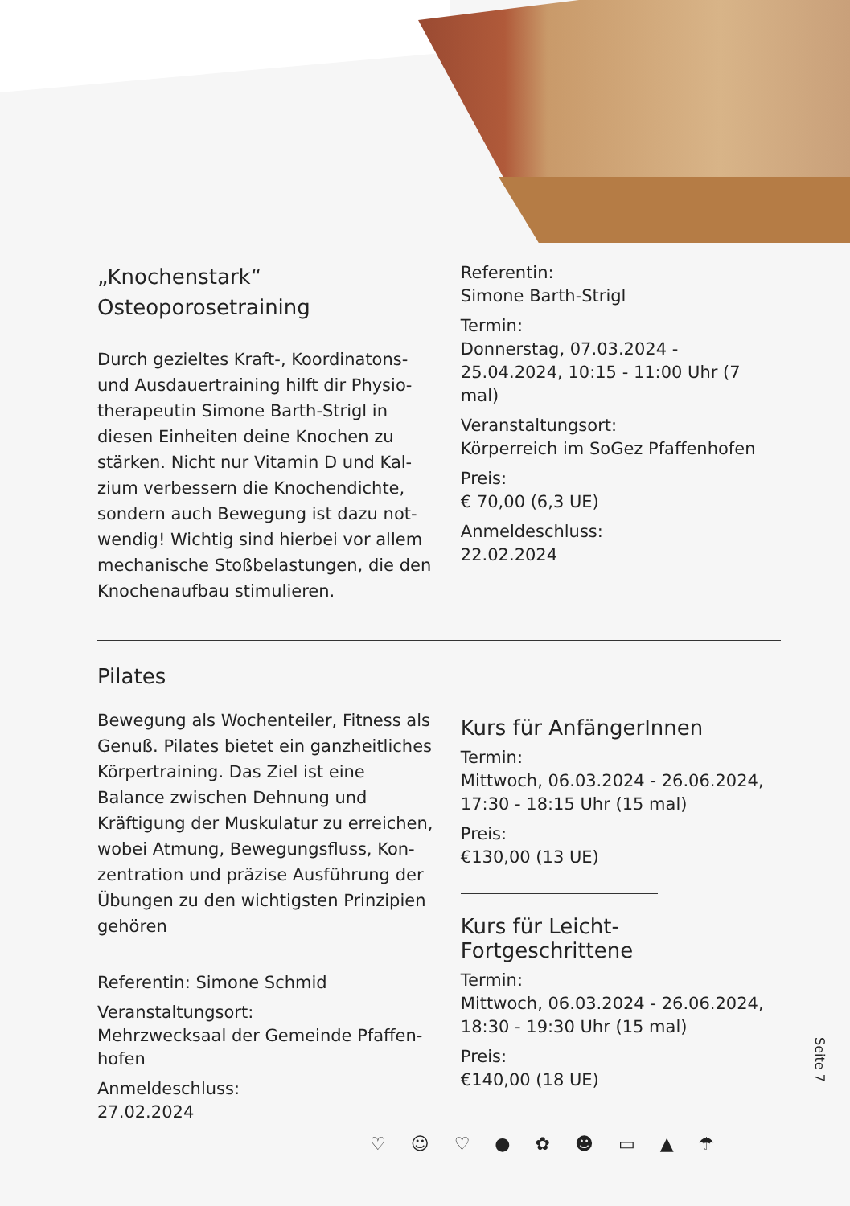„Knochenstark“
Osteoporosetraining
Durch gezieltes Kraft-, Koordinatons- und Ausdauertraining hilft dir Physio­therapeutin Simone Barth-Strigl in diesen Einheiten deine Knochen zu stärken. Nicht nur Vitamin D und Kal­zium verbessern die Knochendichte, sondern auch Bewegung ist dazu not­wendig! Wichtig sind hierbei vor allem mechanische Stoßbelastungen, die den Knochenaufbau stimulieren.
Referentin:
Simone Barth-Strigl
Termin:
Donnerstag, 07.03.2024 - 25.04.2024, 10:15 - 11:00 Uhr (7 mal)
Veranstaltungsort:
Körperreich im SoGez Pfaffenhofen
Preis:
€ 70,00 (6,3 UE)
Anmeldeschluss:
22.02.2024
Pilates
Bewegung als Wochenteiler, Fitness als Genuß. Pilates bietet ein ganz­heitliches Körpertraining. Das Ziel ist eine Balance zwischen Dehnung und Kräftigung der Muskulatur zu erreichen, wobei Atmung, Bewegungsfluss, Kon­zentration und präzise Ausführung der Übungen zu den wichtigsten Prinzipien gehören
Referentin: Simone Schmid
Veranstaltungsort:
Mehrzwecksaal der Gemeinde Pfaffen­hofen
Anmeldeschluss:
27.02.2024
Kurs für AnfängerInnen
Termin:
Mittwoch, 06.03.2024 - 26.06.2024, 17:30 - 18:15 Uhr (15 mal)
Preis:
€130,00 (13 UE)
Kurs für Leicht-Fortgeschrittene
Termin:
Mittwoch, 06.03.2024 - 26.06.2024, 18:30 - 19:30 Uhr (15 mal)
Preis:
€140,00 (18 UE)
Seite 7
♡ ☺ ♡ ● ✿ ☻ ▭ ▲ ☂